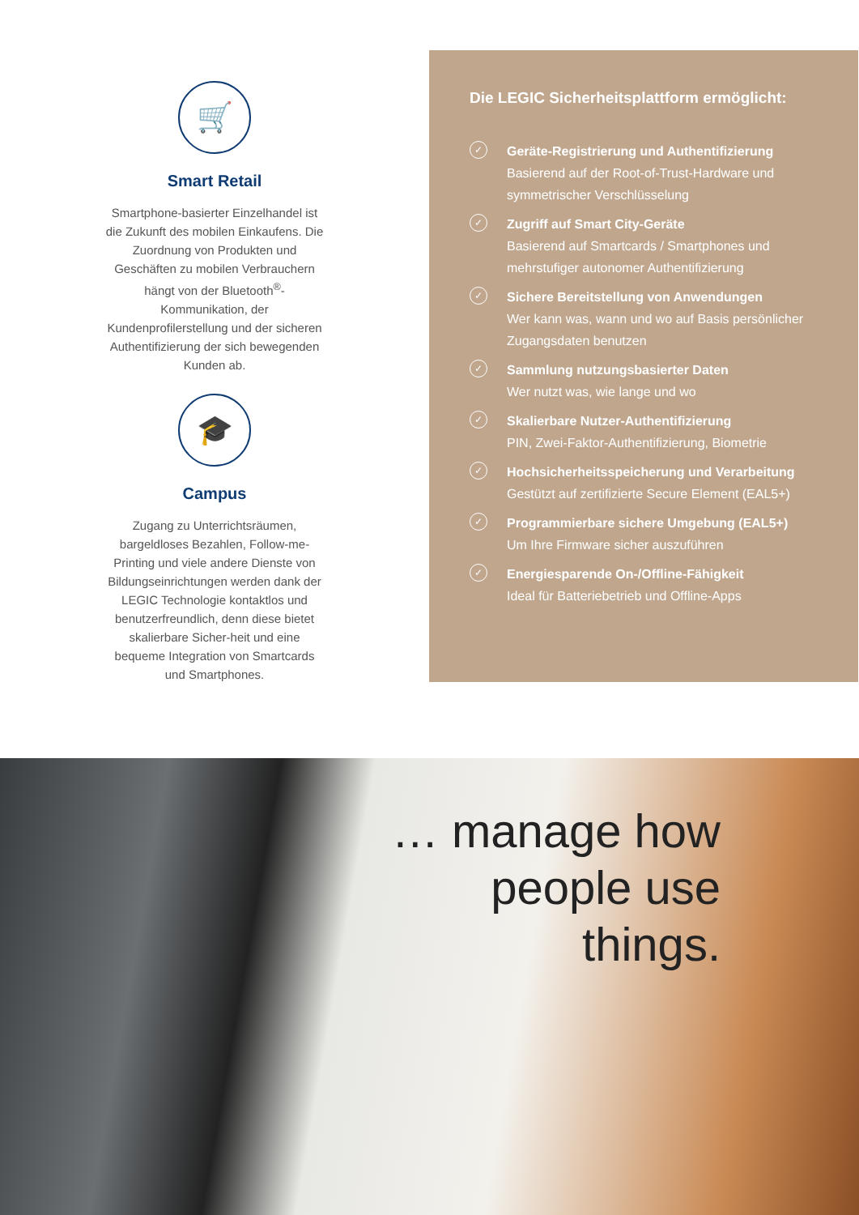🛒
Smart Retail
Smartphone-basierter Einzelhandel ist die Zukunft des mobilen Einkaufens. Die Zuordnung von Produkten und Geschäften zu mobilen Verbrauchern hängt von der Bluetooth<sup>®</sup>-Kommunikation, der Kundenprofilerstellung und der sicheren Authentifizierung der sich bewegenden Kunden ab.
🎓
Campus
Zugang zu Unterrichtsräumen, bargeldloses Bezahlen, Follow-me-Printing und viele andere Dienste von Bildungseinrichtungen werden dank der LEGIC Technologie kontaktlos und benutzerfreundlich, denn diese bietet skalierbare Sicher-heit und eine bequeme Integration von Smartcards und Smartphones.
Die LEGIC Sicherheitsplattform ermöglicht:
✓
Geräte-Registrierung und Authentifizierung
Basierend auf der Root-of-Trust-Hardware und symmetrischer Verschlüsselung
✓
Zugriff auf Smart City-Geräte
Basierend auf Smartcards / Smartphones und mehrstufiger autonomer Authentifizierung
✓
Sichere Bereitstellung von Anwendungen
Wer kann was, wann und wo auf Basis persönlicher Zugangsdaten benutzen
✓
Sammlung nutzungsbasierter Daten
Wer nutzt was, wie lange und wo
✓
Skalierbare Nutzer-Authentifizierung
PIN, Zwei-Faktor-Authentifizierung, Biometrie
✓
Hochsicherheitsspeicherung und Verarbeitung
Gestützt auf zertifizierte Secure Element (EAL5+)
✓
Programmierbare sichere Umgebung (EAL5+)
Um Ihre Firmware sicher auszuführen
✓
Energiesparende On-/Offline-Fähigkeit
Ideal für Batteriebetrieb und Offline-Apps
… manage how
people use things.